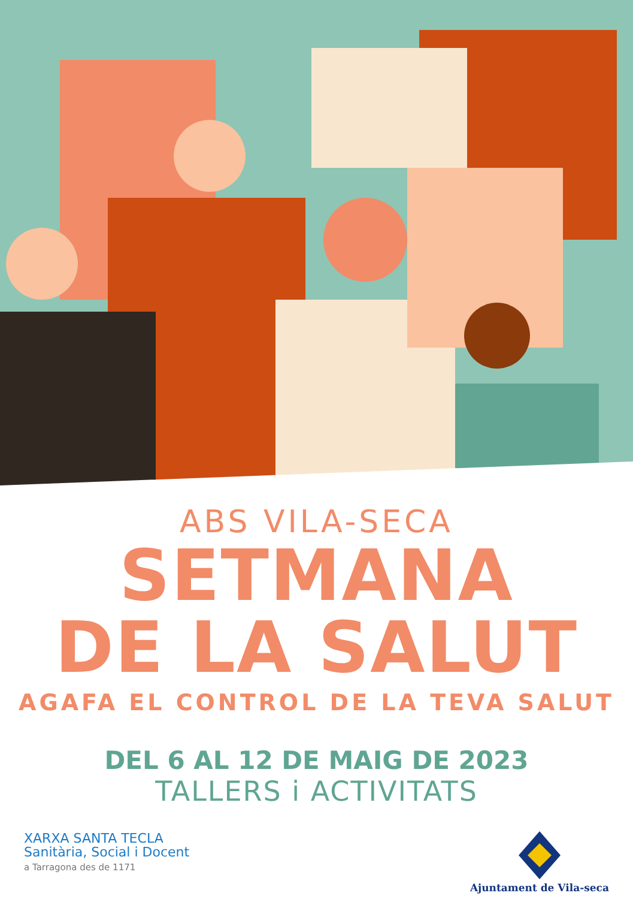ABS VILA-SECA
SETMANA
DE LA SALUT
AGAFA EL CONTROL DE LA TEVA SALUT
DEL 6 AL 12 DE MAIG DE 2023
TALLERS i ACTIVITATS
XARXA SANTA TECLA
Sanitària, Social i Docent
a Tarragona des de 1171
Ajuntament de Vila-seca